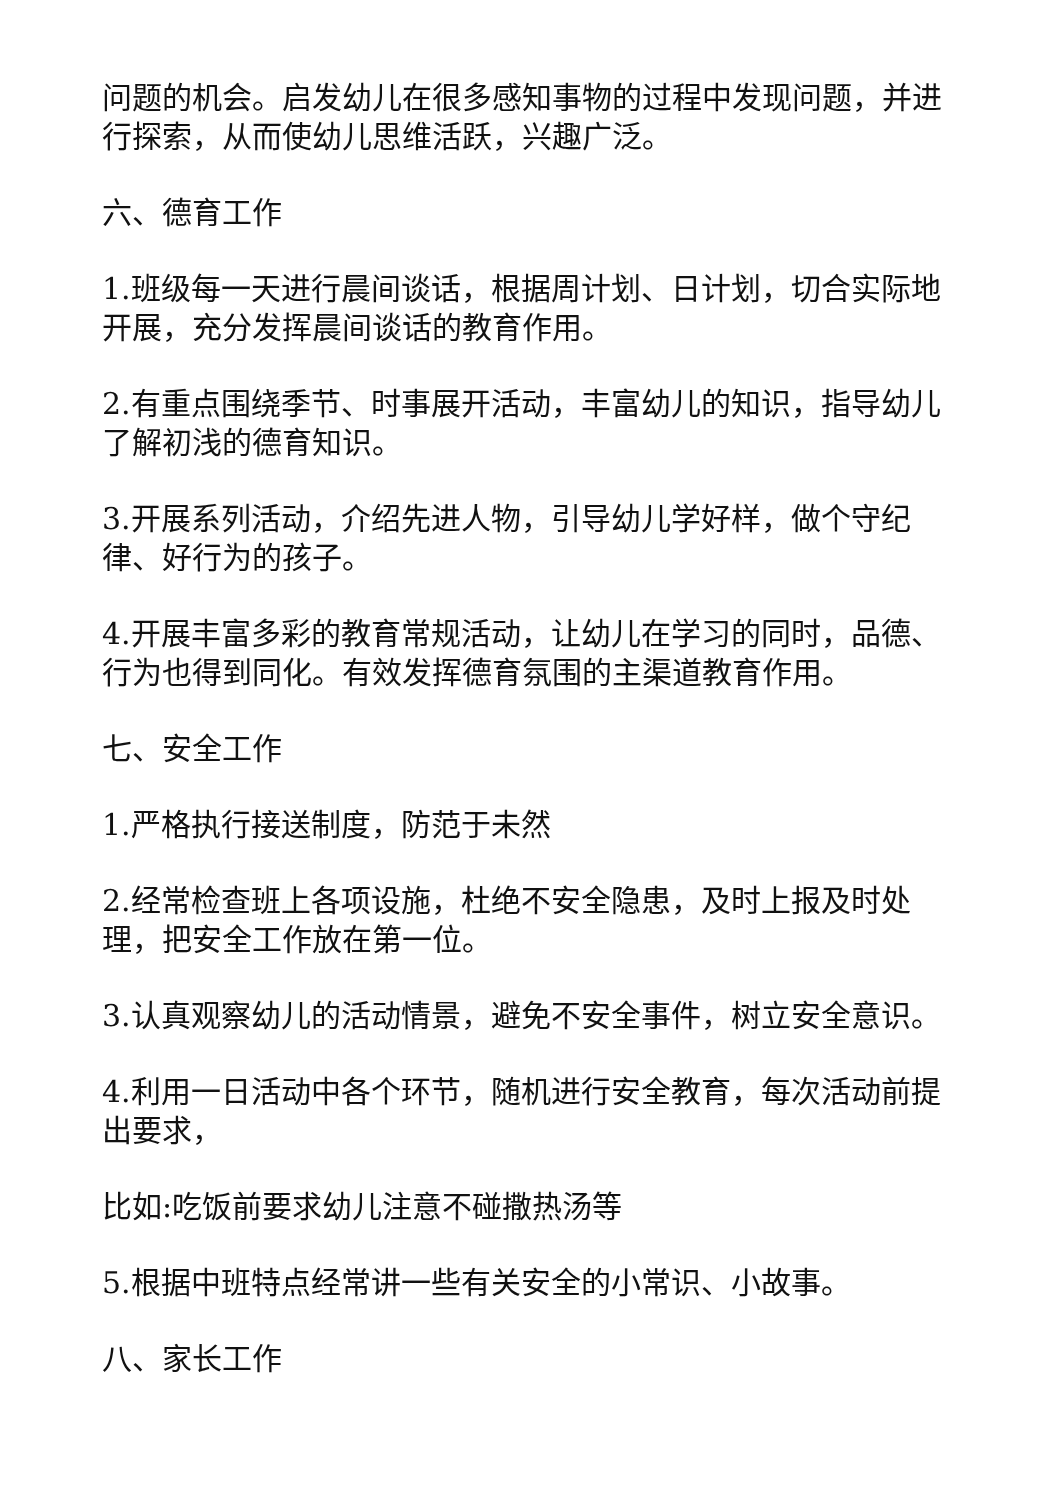问题的机会。启发幼儿在很多感知事物的过程中发现问题，并进行探索，从而使幼儿思维活跃，兴趣广泛。
六、德育工作
1.班级每一天进行晨间谈话，根据周计划、日计划，切合实际地开展，充分发挥晨间谈话的教育作用。
2.有重点围绕季节、时事展开活动，丰富幼儿的知识，指导幼儿了解初浅的德育知识。
3.开展系列活动，介绍先进人物，引导幼儿学好样，做个守纪律、好行为的孩子。
4.开展丰富多彩的教育常规活动，让幼儿在学习的同时，品德、行为也得到同化。有效发挥德育氛围的主渠道教育作用。
七、安全工作
1.严格执行接送制度，防范于未然
2.经常检查班上各项设施，杜绝不安全隐患，及时上报及时处理，把安全工作放在第一位。
3.认真观察幼儿的活动情景，避免不安全事件，树立安全意识。
4.利用一日活动中各个环节，随机进行安全教育，每次活动前提出要求，
比如:吃饭前要求幼儿注意不碰撒热汤等
5.根据中班特点经常讲一些有关安全的小常识、小故事。
八、家长工作